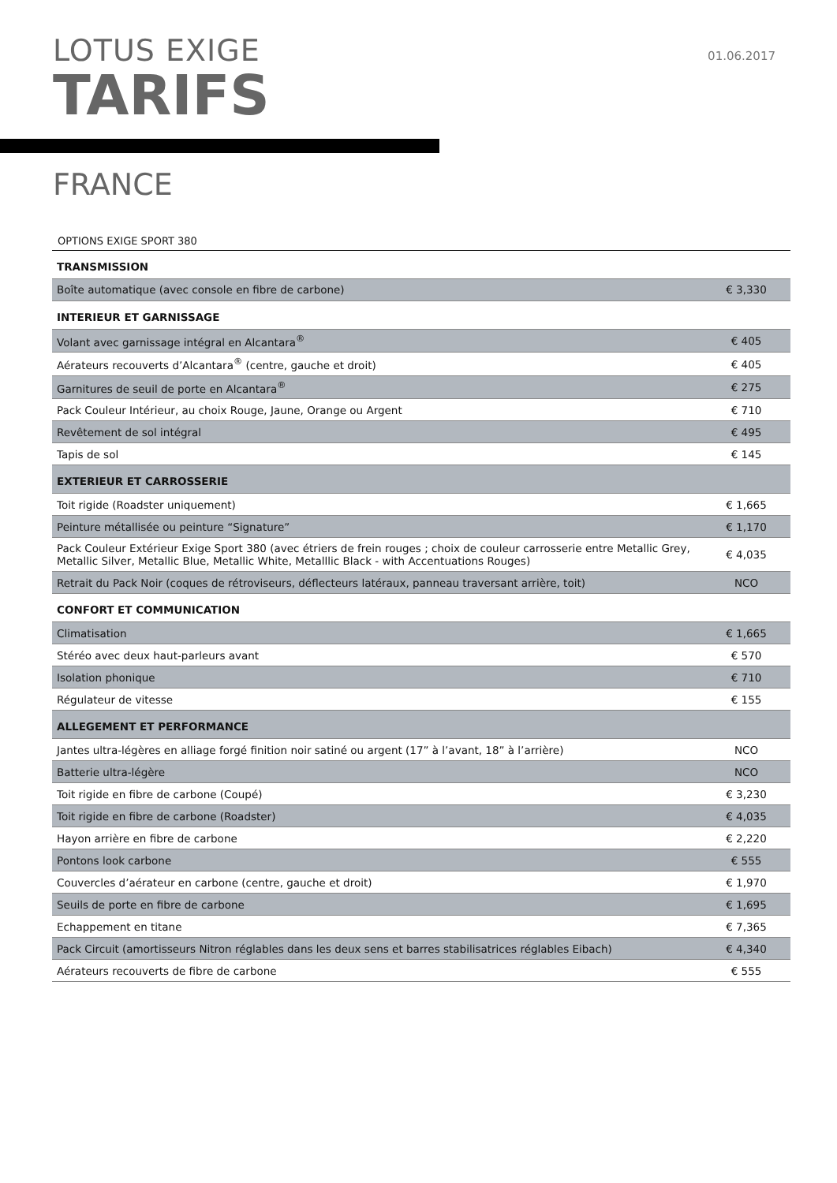LOTUS EXIGE
TARIFS
01.06.2017
FRANCE
OPTIONS EXIGE SPORT 380
| TRANSMISSION | |
| Boîte automatique (avec console en fibre de carbone) | € 3,330 |
| INTERIEUR ET GARNISSAGE | |
| Volant avec garnissage intégral en Alcantara<sup>®</sup> | € 405 |
| Aérateurs recouverts d’Alcantara<sup>®</sup> (centre, gauche et droit) | € 405 |
| Garnitures de seuil de porte en Alcantara<sup>®</sup> | € 275 |
| Pack Couleur Intérieur, au choix Rouge, Jaune, Orange ou Argent | € 710 |
| Revêtement de sol intégral | € 495 |
| Tapis de sol | € 145 |
| EXTERIEUR ET CARROSSERIE | |
| Toit rigide (Roadster uniquement) | € 1,665 |
| Peinture métallisée ou peinture “Signature” | € 1,170 |
| Pack Couleur Extérieur Exige Sport 380 (avec étriers de frein rouges ; choix de couleur carrosserie entre Metallic Grey, Metallic Silver, Metallic Blue, Metallic White, Metalllic Black - with Accentuations Rouges) | € 4,035 |
| Retrait du Pack Noir (coques de rétroviseurs, déflecteurs latéraux, panneau traversant arrière, toit) | NCO |
| CONFORT ET COMMUNICATION | |
| Climatisation | € 1,665 |
| Stéréo avec deux haut-parleurs avant | € 570 |
| Isolation phonique | € 710 |
| Régulateur de vitesse | € 155 |
| ALLEGEMENT ET PERFORMANCE | |
| Jantes ultra-légères en alliage forgé finition noir satiné ou argent (17” à l’avant, 18” à l’arrière) | NCO |
| Batterie ultra-légère | NCO |
| Toit rigide en fibre de carbone (Coupé) | € 3,230 |
| Toit rigide en fibre de carbone (Roadster) | € 4,035 |
| Hayon arrière en fibre de carbone | € 2,220 |
| Pontons look carbone | € 555 |
| Couvercles d’aérateur en carbone (centre, gauche et droit) | € 1,970 |
| Seuils de porte en fibre de carbone | € 1,695 |
| Echappement en titane | € 7,365 |
| Pack Circuit (amortisseurs Nitron réglables dans les deux sens et barres stabilisatrices réglables Eibach) | € 4,340 |
| Aérateurs recouverts de fibre de carbone | € 555 |